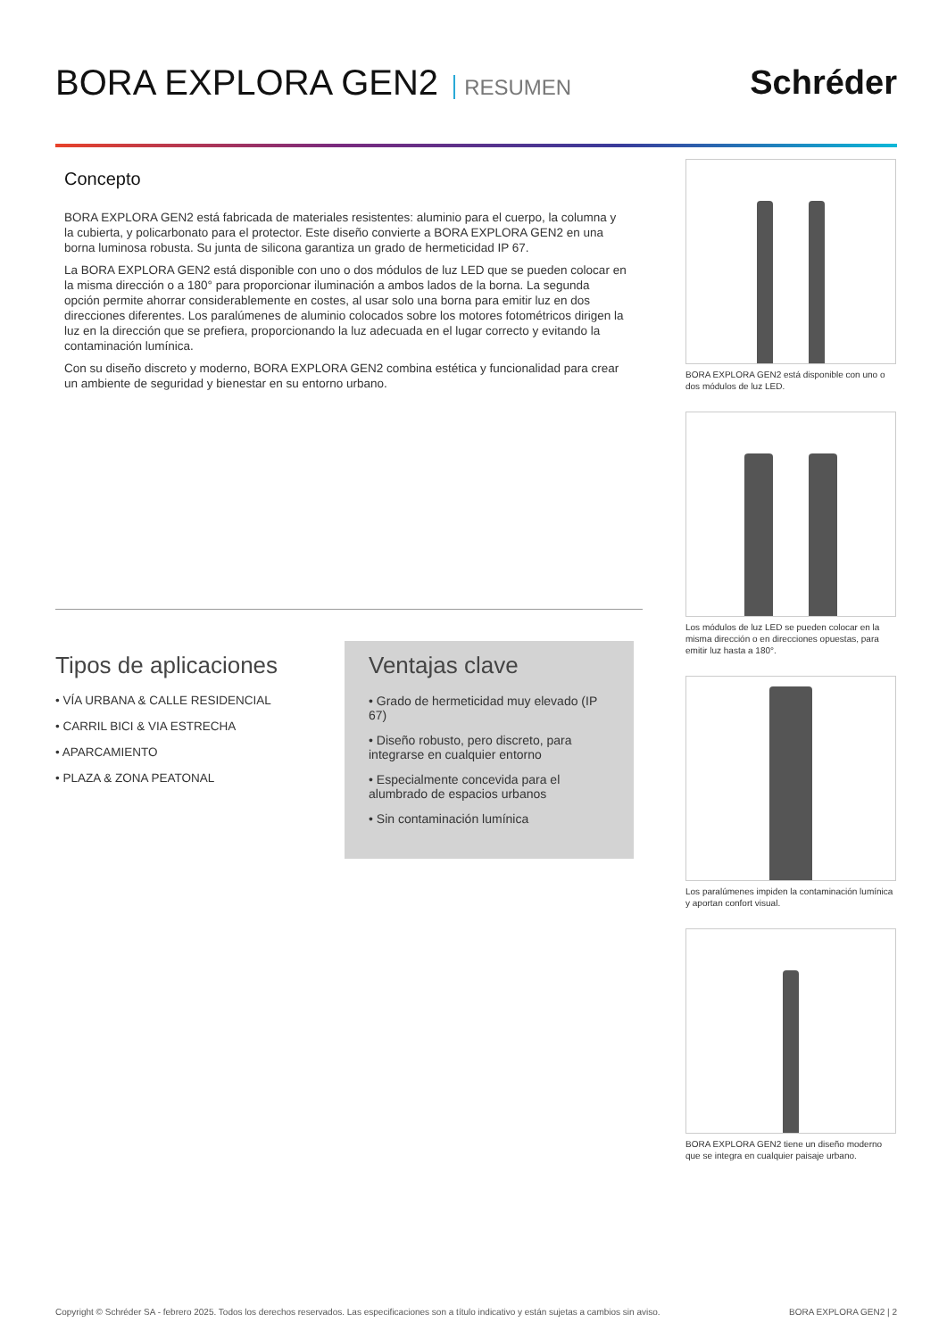BORA EXPLORA GEN2 RESUMEN
Schréder
Concepto
BORA EXPLORA GEN2 está fabricada de materiales resistentes: aluminio para el cuerpo, la columna y la cubierta, y policarbonato para el protector. Este diseño convierte a BORA EXPLORA GEN2 en una borna luminosa robusta. Su junta de silicona garantiza un grado de hermeticidad IP 67.
La BORA EXPLORA GEN2 está disponible con uno o dos módulos de luz LED que se pueden colocar en la misma dirección o a 180° para proporcionar iluminación a ambos lados de la borna. La segunda opción permite ahorrar considerablemente en costes, al usar solo una borna para emitir luz en dos direcciones diferentes. Los paralúmenes de aluminio colocados sobre los motores fotométricos dirigen la luz en la dirección que se prefiera, proporcionando la luz adecuada en el lugar correcto y evitando la contaminación lumínica.
Con su diseño discreto y moderno, BORA EXPLORA GEN2 combina estética y funcionalidad para crear un ambiente de seguridad y bienestar en su entorno urbano.
Tipos de aplicaciones
• VÍA URBANA & CALLE RESIDENCIAL
• CARRIL BICI & VIA ESTRECHA
• APARCAMIENTO
• PLAZA & ZONA PEATONAL
Ventajas clave
• Grado de hermeticidad muy elevado (IP 67)
• Diseño robusto, pero discreto, para integrarse en cualquier entorno
• Especialmente concevida para el alumbrado de espacios urbanos
• Sin contaminación lumínica
BORA EXPLORA GEN2 está disponible con uno o dos módulos de luz LED.
Los módulos de luz LED se pueden colocar en la misma dirección o en direcciones opuestas, para emitir luz hasta a 180°.
Los paralúmenes impiden la contaminación lumínica y aportan confort visual.
BORA EXPLORA GEN2 tiene un diseño moderno que se integra en cualquier paisaje urbano.
Copyright © Schréder SA - febrero 2025. Todos los derechos reservados. Las especificaciones son a título indicativo y están sujetas a cambios sin aviso. BORA EXPLORA GEN2 | 2